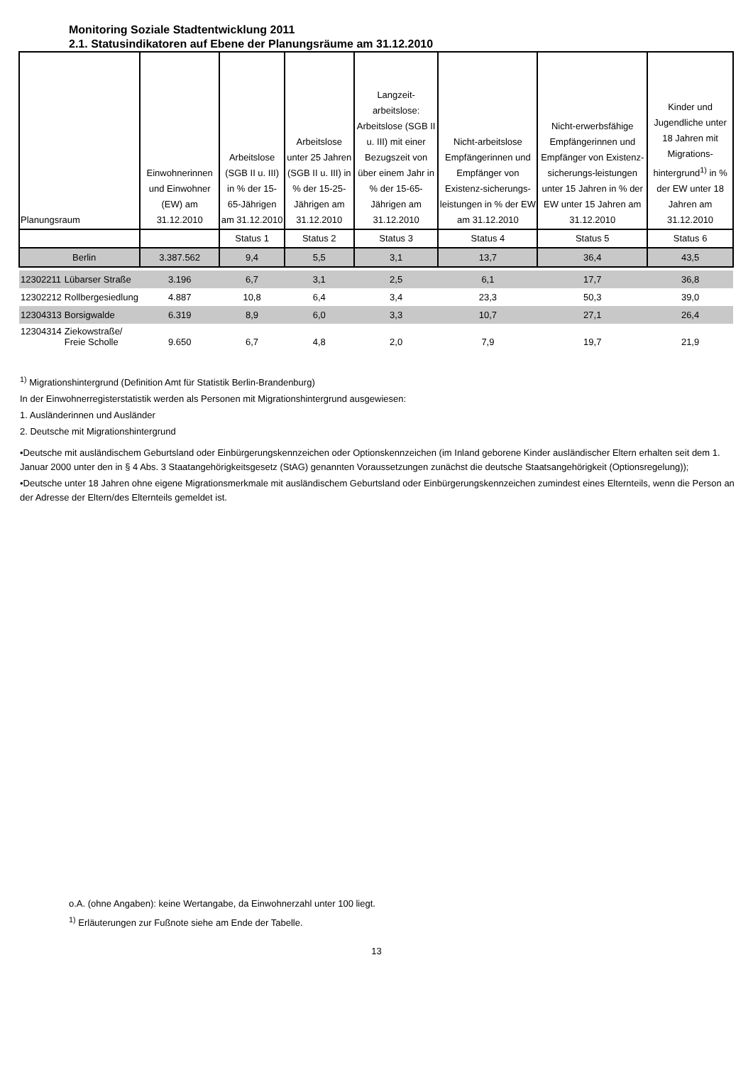Monitoring Soziale Stadtentwicklung 2011
2.1. Statusindikatoren auf Ebene der Planungsräume am 31.12.2010
| Planungsraum | | Einwohnerinnen und Einwohner (EW) am 31.12.2010 | Arbeitslose (SGB II u. III) in % der 15-65-Jährigen am 31.12.2010 | Arbeitslose unter 25 Jahren (SGB II u. III) in % der 15-25-Jährigen am 31.12.2010 | Langzeit-arbeitslose: Arbeitslose (SGB II u. III) mit einer Bezugszeit von über einem Jahr in % der 15-65-Jährigen am 31.12.2010 | Nicht-arbeitslose Empfängerinnen und Empfänger von Existenz-sicherungs-leistungen in % der EW am 31.12.2010 | Nicht-erwerbsfähige Empfängerinnen und Empfänger von Existenz-sicherungs-leistungen unter 15 Jahren in % der EW unter 15 Jahren am 31.12.2010 | Kinder und Jugendliche unter 18 Jahren mit Migrations-hintergrund<sup>1)</sup> in % der EW unter 18 Jahren am 31.12.2010 |
| --- | --- | --- | --- | --- | --- | --- | --- | --- |
| | | | Status 1 | Status 2 | Status 3 | Status 4 | Status 5 | Status 6 |
| Berlin | | 3.387.562 | 9,4 | 5,5 | 3,1 | 13,7 | 36,4 | 43,5 |
| 12302211 | Lübarser Straße | 3.196 | 6,7 | 3,1 | 2,5 | 6,1 | 17,7 | 36,8 |
| 12302212 | Rollbergesiedlung | 4.887 | 10,8 | 6,4 | 3,4 | 23,3 | 50,3 | 39,0 |
| 12304313 | Borsigwalde | 6.319 | 8,9 | 6,0 | 3,3 | 10,7 | 27,1 | 26,4 |
| 12304314 | Ziekowstraße/ Freie Scholle | 9.650 | 6,7 | 4,8 | 2,0 | 7,9 | 19,7 | 21,9 |
<sup>1)</sup> Migrationshintergrund (Definition Amt für Statistik Berlin-Brandenburg)
In der Einwohnerregisterstatistik werden als Personen mit Migrationshintergrund ausgewiesen:
1. Ausländerinnen und Ausländer
2. Deutsche mit Migrationshintergrund
•Deutsche mit ausländischem Geburtsland oder Einbürgerungskennzeichen oder Optionskennzeichen (im Inland geborene Kinder ausländischer Eltern erhalten seit dem 1. Januar 2000 unter den in § 4 Abs. 3 Staatangehörigkeitsgesetz (StAG) genannten Voraussetzungen zunächst die deutsche Staatsangehörigkeit (Optionsregelung));
•Deutsche unter 18 Jahren ohne eigene Migrationsmerkmale mit ausländischem Geburtsland oder Einbürgerungskennzeichen zumindest eines Elternteils, wenn die Person an der Adresse der Eltern/des Elternteils gemeldet ist.
o.A. (ohne Angaben): keine Wertangabe, da Einwohnerzahl unter 100 liegt.
<sup>1)</sup> Erläuterungen zur Fußnote siehe am Ende der Tabelle.
13